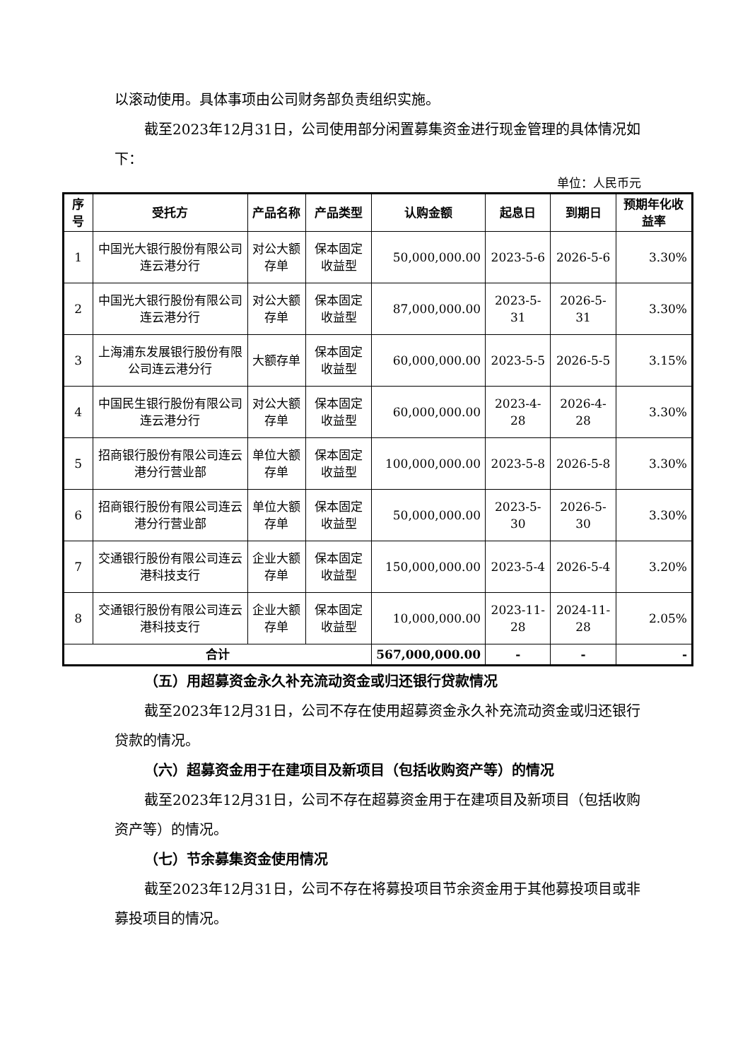以滚动使用。具体事项由公司财务部负责组织实施。
截至2023年12月31日，公司使用部分闲置募集资金进行现金管理的具体情况如下：
单位：人民币元
| 序号 | 受托方 | 产品名称 | 产品类型 | 认购金额 | 起息日 | 到期日 | 预期年化收益率 |
| --- | --- | --- | --- | --- | --- | --- | --- |
| 1 | 中国光大银行股份有限公司连云港分行 | 对公大额存单 | 保本固定收益型 | 50,000,000.00 | 2023-5-6 | 2026-5-6 | 3.30% |
| 2 | 中国光大银行股份有限公司连云港分行 | 对公大额存单 | 保本固定收益型 | 87,000,000.00 | 2023-5-31 | 2026-5-31 | 3.30% |
| 3 | 上海浦东发展银行股份有限公司连云港分行 | 大额存单 | 保本固定收益型 | 60,000,000.00 | 2023-5-5 | 2026-5-5 | 3.15% |
| 4 | 中国民生银行股份有限公司连云港分行 | 对公大额存单 | 保本固定收益型 | 60,000,000.00 | 2023-4-28 | 2026-4-28 | 3.30% |
| 5 | 招商银行股份有限公司连云港分行营业部 | 单位大额存单 | 保本固定收益型 | 100,000,000.00 | 2023-5-8 | 2026-5-8 | 3.30% |
| 6 | 招商银行股份有限公司连云港分行营业部 | 单位大额存单 | 保本固定收益型 | 50,000,000.00 | 2023-5-30 | 2026-5-30 | 3.30% |
| 7 | 交通银行股份有限公司连云港科技支行 | 企业大额存单 | 保本固定收益型 | 150,000,000.00 | 2023-5-4 | 2026-5-4 | 3.20% |
| 8 | 交通银行股份有限公司连云港科技支行 | 企业大额存单 | 保本固定收益型 | 10,000,000.00 | 2023-11-28 | 2024-11-28 | 2.05% |
| 合计 | | | | 567,000,000.00 | - | - | - |
（五）用超募资金永久补充流动资金或归还银行贷款情况
截至2023年12月31日，公司不存在使用超募资金永久补充流动资金或归还银行贷款的情况。
（六）超募资金用于在建项目及新项目（包括收购资产等）的情况
截至2023年12月31日，公司不存在超募资金用于在建项目及新项目（包括收购资产等）的情况。
（七）节余募集资金使用情况
截至2023年12月31日，公司不存在将募投项目节余资金用于其他募投项目或非募投项目的情况。